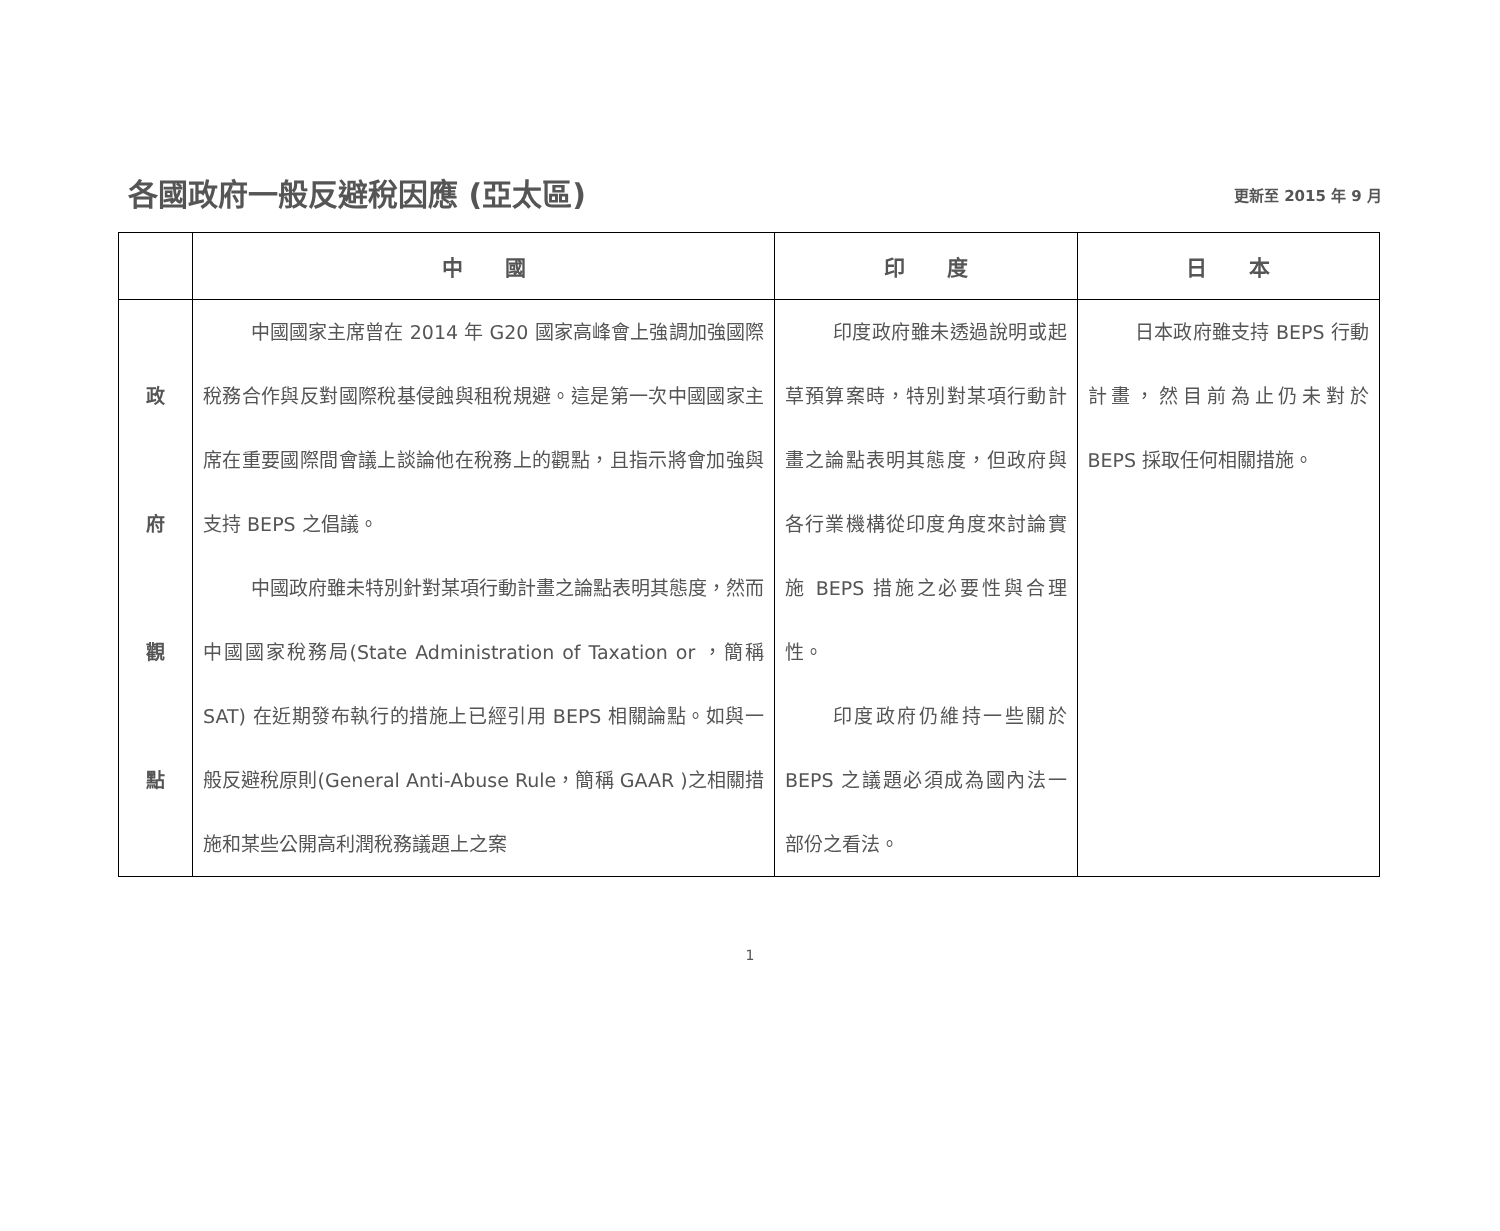各國政府一般反避稅因應 (亞太區)
更新至 2015 年 9 月
| | 中 國 | 印 度 | 日 本 |
| --- | --- | --- | --- |
| 政 府 觀 點 | 中國國家主席曾在 2014 年 G20 國家高峰會上強調加強國際稅務合作與反對國際稅基侵蝕與租稅規避。這是第一次中國國家主席在重要國際間會議上談論他在稅務上的觀點，且指示將會加強與支持 BEPS 之倡議。 中國政府雖未特別針對某項行動計畫之論點表明其態度，然而中國國家稅務局(State Administration of Taxation or ，簡稱 SAT) 在近期發布執行的措施上已經引用 BEPS 相關論點。如與一般反避稅原則(General Anti-Abuse Rule，簡稱 GAAR )之相關措施和某些公開高利潤稅務議題上之案 | 印度政府雖未透過說明或起草預算案時，特別對某項行動計畫之論點表明其態度，但政府與各行業機構從印度角度來討論實施 BEPS 措施之必要性與合理性。 印度政府仍維持一些關於 BEPS 之議題必須成為國內法一部份之看法。 | 日本政府雖支持 BEPS 行動計畫，然目前為止仍未對於 BEPS 採取任何相關措施。 |
1